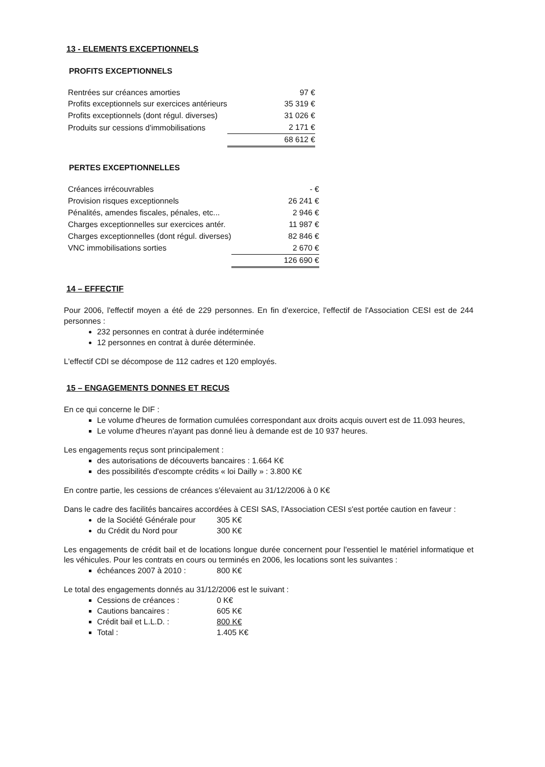13 - ELEMENTS EXCEPTIONNELS
PROFITS EXCEPTIONNELS
| Rentrées sur créances amorties | 97 € |
| Profits exceptionnels sur exercices antérieurs | 35 319 € |
| Profits exceptionnels (dont régul. diverses) | 31 026 € |
| Produits sur cessions d'immobilisations | 2 171 € |
| | 68 612 € |
PERTES EXCEPTIONNELLES
| Créances irrécouvrables | - € |
| Provision risques exceptionnels | 26 241 € |
| Pénalités, amendes fiscales, pénales, etc... | 2 946 € |
| Charges exceptionnelles sur exercices antér. | 11 987 € |
| Charges exceptionnelles (dont régul. diverses) | 82 846 € |
| VNC immobilisations sorties | 2 670 € |
| | 126 690 € |
14 – EFFECTIF
Pour 2006, l'effectif moyen a été de 229 personnes. En fin d'exercice, l'effectif de l'Association CESI est de 244 personnes :
232 personnes en contrat à durée indéterminée
12 personnes en contrat à durée déterminée.
L'effectif CDI se décompose de 112 cadres et 120 employés.
15 – ENGAGEMENTS DONNES ET RECUS
En ce qui concerne le DIF :
Le volume d'heures de formation cumulées correspondant aux droits acquis ouvert est de 11.093 heures,
Le volume d'heures n'ayant pas donné lieu à demande est de 10 937 heures.
Les engagements reçus sont principalement :
des autorisations de découverts bancaires : 1.664 K€
des possibilités d'escompte crédits « loi Dailly » : 3.800 K€
En contre partie, les cessions de créances s'élevaient au 31/12/2006 à 0 K€
Dans le cadre des facilités bancaires accordées à CESI SAS, l'Association CESI s'est portée caution en faveur :
de la Société Générale pour 305 K€
du Crédit du Nord pour 300 K€
Les engagements de crédit bail et de locations longue durée concernent pour l'essentiel le matériel informatique et les véhicules. Pour les contrats en cours ou terminés en 2006, les locations sont les suivantes :
échéances 2007 à 2010 : 800 K€
Le total des engagements donnés au 31/12/2006 est le suivant :
Cessions de créances : 0 K€
Cautions bancaires : 605 K€
Crédit bail et L.L.D. : 800 K€
Total : 1.405 K€